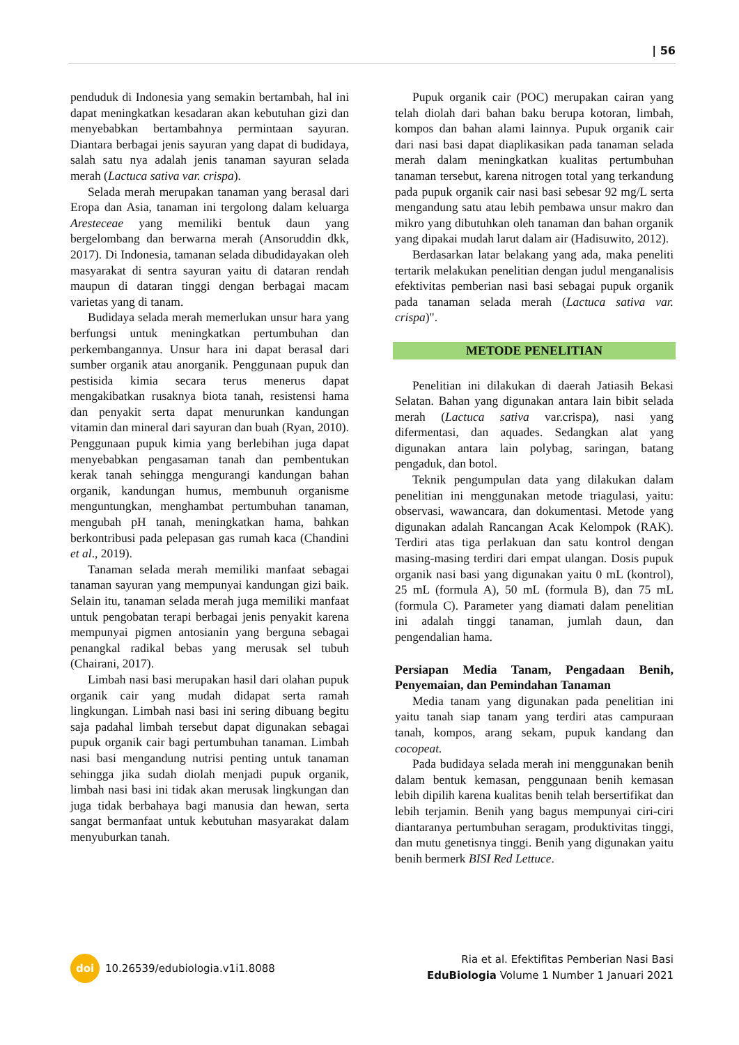| 56
penduduk di Indonesia yang semakin bertambah, hal ini dapat meningkatkan kesadaran akan kebutuhan gizi dan menyebabkan bertambahnya permintaan sayuran. Diantara berbagai jenis sayuran yang dapat di budidaya, salah satu nya adalah jenis tanaman sayuran selada merah (Lactuca sativa var. crispa).
Selada merah merupakan tanaman yang berasal dari Eropa dan Asia, tanaman ini tergolong dalam keluarga Aresteceae yang memiliki bentuk daun yang bergelombang dan berwarna merah (Ansoruddin dkk, 2017). Di Indonesia, tamanan selada dibudidayakan oleh masyarakat di sentra sayuran yaitu di dataran rendah maupun di dataran tinggi dengan berbagai macam varietas yang di tanam.
Budidaya selada merah memerlukan unsur hara yang berfungsi untuk meningkatkan pertumbuhan dan perkembangannya. Unsur hara ini dapat berasal dari sumber organik atau anorganik. Penggunaan pupuk dan pestisida kimia secara terus menerus dapat mengakibatkan rusaknya biota tanah, resistensi hama dan penyakit serta dapat menurunkan kandungan vitamin dan mineral dari sayuran dan buah (Ryan, 2010). Penggunaan pupuk kimia yang berlebihan juga dapat menyebabkan pengasaman tanah dan pembentukan kerak tanah sehingga mengurangi kandungan bahan organik, kandungan humus, membunuh organisme menguntungkan, menghambat pertumbuhan tanaman, mengubah pH tanah, meningkatkan hama, bahkan berkontribusi pada pelepasan gas rumah kaca (Chandini et al., 2019).
Tanaman selada merah memiliki manfaat sebagai tanaman sayuran yang mempunyai kandungan gizi baik. Selain itu, tanaman selada merah juga memiliki manfaat untuk pengobatan terapi berbagai jenis penyakit karena mempunyai pigmen antosianin yang berguna sebagai penangkal radikal bebas yang merusak sel tubuh (Chairani, 2017).
Limbah nasi basi merupakan hasil dari olahan pupuk organik cair yang mudah didapat serta ramah lingkungan. Limbah nasi basi ini sering dibuang begitu saja padahal limbah tersebut dapat digunakan sebagai pupuk organik cair bagi pertumbuhan tanaman. Limbah nasi basi mengandung nutrisi penting untuk tanaman sehingga jika sudah diolah menjadi pupuk organik, limbah nasi basi ini tidak akan merusak lingkungan dan juga tidak berbahaya bagi manusia dan hewan, serta sangat bermanfaat untuk kebutuhan masyarakat dalam menyuburkan tanah.
Pupuk organik cair (POC) merupakan cairan yang telah diolah dari bahan baku berupa kotoran, limbah, kompos dan bahan alami lainnya. Pupuk organik cair dari nasi basi dapat diaplikasikan pada tanaman selada merah dalam meningkatkan kualitas pertumbuhan tanaman tersebut, karena nitrogen total yang terkandung pada pupuk organik cair nasi basi sebesar 92 mg/L serta mengandung satu atau lebih pembawa unsur makro dan mikro yang dibutuhkan oleh tanaman dan bahan organik yang dipakai mudah larut dalam air (Hadisuwito, 2012).
Berdasarkan latar belakang yang ada, maka peneliti tertarik melakukan penelitian dengan judul menganalisis efektivitas pemberian nasi basi sebagai pupuk organik pada tanaman selada merah (Lactuca sativa var. crispa)".
METODE PENELITIAN
Penelitian ini dilakukan di daerah Jatiasih Bekasi Selatan. Bahan yang digunakan antara lain bibit selada merah (Lactuca sativa var.crispa), nasi yang difermentasi, dan aquades. Sedangkan alat yang digunakan antara lain polybag, saringan, batang pengaduk, dan botol.
Teknik pengumpulan data yang dilakukan dalam penelitian ini menggunakan metode triagulasi, yaitu: observasi, wawancara, dan dokumentasi. Metode yang digunakan adalah Rancangan Acak Kelompok (RAK). Terdiri atas tiga perlakuan dan satu kontrol dengan masing-masing terdiri dari empat ulangan. Dosis pupuk organik nasi basi yang digunakan yaitu 0 mL (kontrol), 25 mL (formula A), 50 mL (formula B), dan 75 mL (formula C). Parameter yang diamati dalam penelitian ini adalah tinggi tanaman, jumlah daun, dan pengendalian hama.
Persiapan Media Tanam, Pengadaan Benih, Penyemaian, dan Pemindahan Tanaman
Media tanam yang digunakan pada penelitian ini yaitu tanah siap tanam yang terdiri atas campuraan tanah, kompos, arang sekam, pupuk kandang dan cocopeat.
Pada budidaya selada merah ini menggunakan benih dalam bentuk kemasan, penggunaan benih kemasan lebih dipilih karena kualitas benih telah bersertifikat dan lebih terjamin. Benih yang bagus mempunyai ciri-ciri diantaranya pertumbuhan seragam, produktivitas tinggi, dan mutu genetisnya tinggi. Benih yang digunakan yaitu benih bermerk BISI Red Lettuce.
doi
10.26539/edubiologia.v1i1.8088
Ria et al. Efektifitas Pemberian Nasi Basi
EduBiologia Volume 1 Number 1 Januari 2021